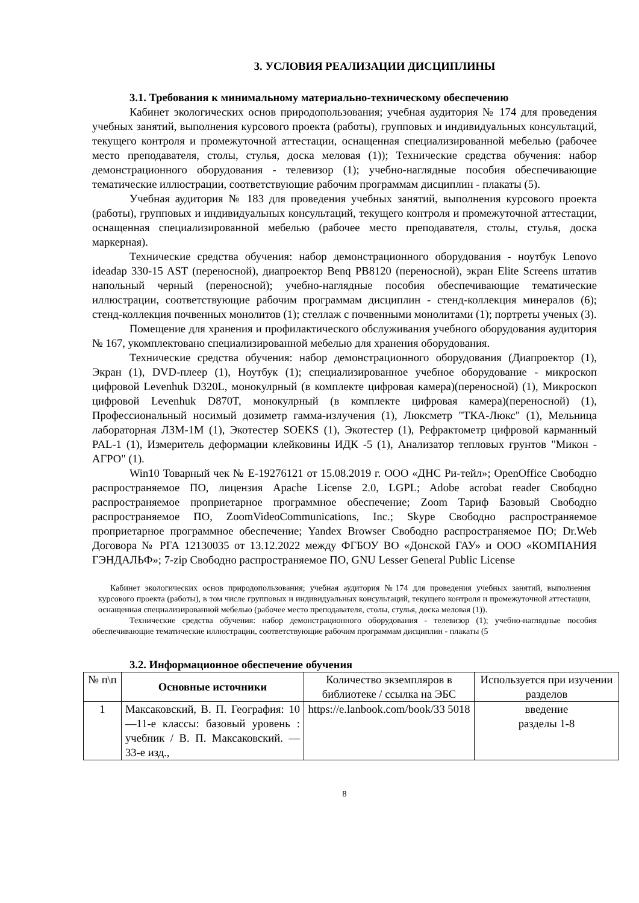3. УСЛОВИЯ РЕАЛИЗАЦИИ ДИСЦИПЛИНЫ
3.1. Требования к минимальному материально-техническому обеспечению
Кабинет экологических основ природопользования; учебная аудитория № 174 для проведения учебных занятий, выполнения курсового проекта (работы), групповых и индивидуальных консультаций, текущего контроля и промежуточной аттестации, оснащенная специализированной мебелью (рабочее место преподавателя, столы, стулья, доска меловая (1)); Технические средства обучения: набор демонстрационного оборудования - телевизор (1); учебно-наглядные пособия обеспечивающие тематические иллюстрации, соответствующие рабочим программам дисциплин - плакаты (5).
Учебная аудитория № 183 для проведения учебных занятий, выполнения курсового проекта (работы), групповых и индивидуальных консультаций, текущего контроля и промежуточной аттестации, оснащенная специализированной мебелью (рабочее место преподавателя, столы, стулья, доска маркерная).
Технические средства обучения: набор демонстрационного оборудования - ноутбук Lenovo ideadap 330-15 AST (переносной), диапроектор Benq PB8120 (переносной), экран Elite Screens штатив напольный черный (переносной); учебно-наглядные пособия обеспечивающие тематические иллюстрации, соответствующие рабочим программам дисциплин - стенд-коллекция минералов (6); стенд-коллекция почвенных монолитов (1); стеллаж с почвенными монолитами (1); портреты ученых (3).
Помещение для хранения и профилактического обслуживания учебного оборудования аудитория № 167, укомплектовано специализированной мебелью для хранения оборудования.
Технические средства обучения: набор демонстрационного оборудования (Диапроектор (1), Экран (1), DVD-плеер (1), Ноутбук (1); специализированное учебное оборудование - микроскоп цифровой Levenhuk D320L, монокулрный (в комплекте цифровая камера)(переносной) (1), Микроскоп цифровой Levenhuk D870T, монокулрный (в комплекте цифровая камера)(переносной) (1), Профессиональный носимый дозиметр гамма-излучения (1), Люксметр "ТКА-Люкс" (1), Мельница лабораторная ЛЗМ-1М (1), Экотестер SOEKS (1), Экотестер (1), Рефрактометр цифровой карманный PAL-1 (1), Измеритель деформации клейковины ИДК -5 (1), Анализатор тепловых грунтов "Микон - АГРО" (1).
Win10 Товарный чек № Е-19276121 от 15.08.2019 г. ООО «ДНС Ри-тейл»; OpenOffice Свободно распространяемое ПО, лицензия Apache License 2.0, LGPL; Adobe acrobat reader Свободно распространяемое проприетарное программное обеспечение; Zoom Тариф Базовый Свободно распространяемое ПО, ZoomVideoCommunications, Inc.; Skype Свободно распространяемое проприетарное программное обеспечение; Yandex Browser Свободно распространяемое ПО; Dr.Web Договора № РГА 12130035 от 13.12.2022 между ФГБОУ ВО «Донской ГАУ» и ООО «КОМПАНИЯ ГЭНДАЛЬФ»; 7-zip Свободно распространяемое ПО, GNU Lesser General Public License
Кабинет экологических основ природопользования; учебная аудитория №174 для проведения учебных занятий, выполнения курсового проекта (работы), в том числе групповых и индивидуальных консультаций, текущего контроля и промежуточной аттестации, оснащенная специализированной мебелью (рабочее место преподавателя, столы, стулья, доска меловая (1)).
Технические средства обучения: набор демонстрационного оборудования - телевизор (1); учебно-наглядные пособия обеспечивающие тематические иллюстрации, соответствующие рабочим программам дисциплин - плакаты (5
3.2. Информационное обеспечение обучения
| № п\п | Основные источники | Количество экземпляров в библиотеке / ссылка на ЭБС | Используется при изучении разделов |
| --- | --- | --- | --- |
| 1 | Максаковский, В. П. География: 10—11-е классы: базовый уровень : учебник / В. П. Максаковский. — 33-е изд., | https://e.lanbook.com/book/33 5018 | введение разделы 1-8 |
8